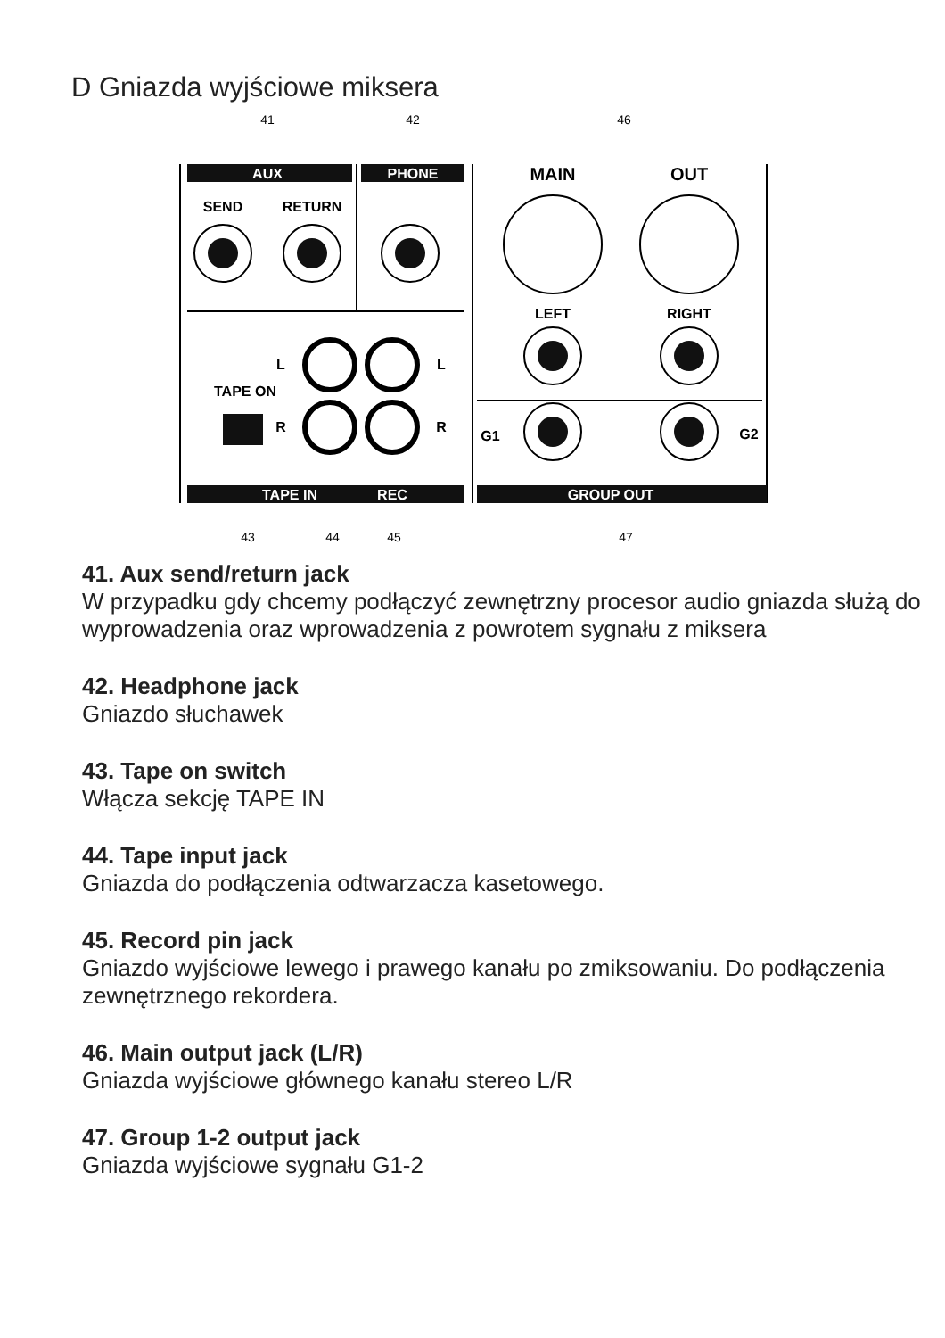D Gniazda wyjściowe miksera
AUX
PHONE
TAPE IN
REC
GROUP OUT
SEND
RETURN
MAIN
OUT
LEFT
RIGHT
TAPE ON
L
R
L
R
G1
G2
41
42
46
43
44
45
47
41. Aux send/return jack
W przypadku gdy chcemy podłączyć zewnętrzny procesor audio gniazda służą do wyprowadzenia oraz wprowadzenia z powrotem sygnału z miksera
42. Headphone jack
Gniazdo słuchawek
43. Tape on switch
Włącza sekcję TAPE IN
44. Tape input jack
Gniazda do podłączenia odtwarzacza kasetowego.
45. Record pin jack
Gniazdo wyjściowe lewego i prawego kanału po zmiksowaniu. Do podłączenia zewnętrznego rekordera.
46. Main output jack (L/R)
Gniazda wyjściowe głównego kanału stereo L/R
47. Group 1-2 output jack
Gniazda wyjściowe sygnału G1-2